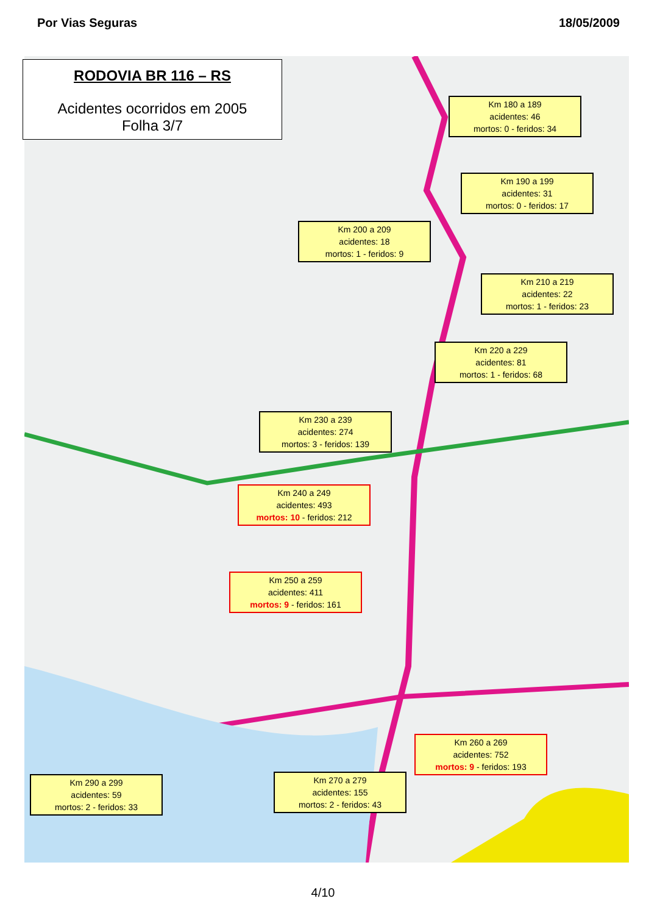Por Vias Seguras 18/05/2009
RODOVIA BR 116 – RS
Acidentes ocorridos em 2005
Folha 3/7
Km 180 a 189
acidentes: 46
mortos: 0 - feridos: 34
Km 190 a 199
acidentes: 31
mortos: 0 - feridos: 17
Km 200 a 209
acidentes: 18
mortos: 1 - feridos: 9
Km 210 a 219
acidentes: 22
mortos: 1 - feridos: 23
Km 220 a 229
acidentes: 81
mortos: 1 - feridos: 68
Km 230 a 239
acidentes: 274
mortos: 3 - feridos: 139
Km 240 a 249
acidentes: 493
mortos: 10 - feridos: 212
Km 250 a 259
acidentes: 411
mortos: 9 - feridos: 161
Km 260 a 269
acidentes: 752
mortos: 9 - feridos: 193
Km 270 a 279
acidentes: 155
mortos: 2 - feridos: 43
Km 290 a 299
acidentes: 59
mortos: 2 - feridos: 33
4/10